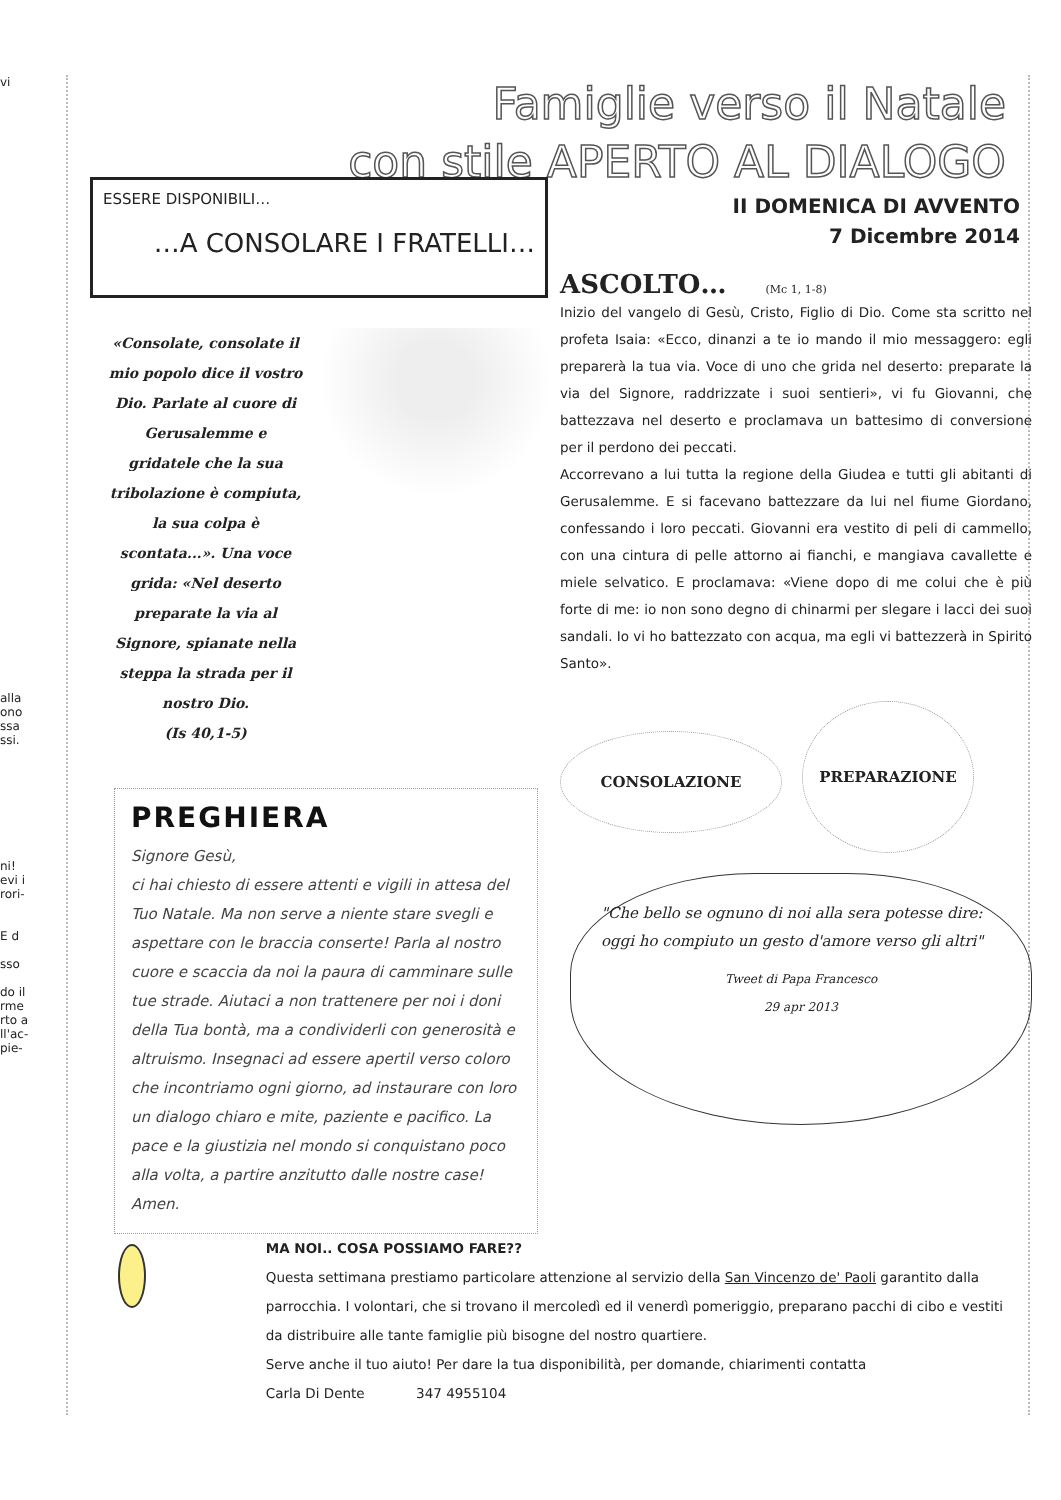vi
alla ono ssa ssi.
ni!
evi i rori-
E d
sso
do il rme rto a ll'ac- pie-
Famiglie verso il Natale
con stile APERTO AL DIALOGO
ESSERE DISPONIBILI…
…A CONSOLARE I FRATELLI…
«Consolate, consolate il mio popolo dice il vostro Dio. Parlate al cuore di Gerusalemme e gridatele che la sua tribolazione è compiuta, la sua colpa è scontata...». Una voce grida: «Nel deserto preparate la via al Signore, spianate nella steppa la strada per il nostro Dio.
(Is 40,1-5)
PREGHIERA
Signore Gesù,
ci hai chiesto di essere attenti e vigili in attesa del Tuo Natale. Ma non serve a niente stare svegli e aspettare con le braccia conserte! Parla al nostro cuore e scaccia da noi la paura di camminare sulle tue strade. Aiutaci a non trattenere per noi i doni della Tua bontà, ma a condividerli con generosità e altruismo. Insegnaci ad essere apertil verso coloro che incontriamo ogni giorno, ad instaurare con loro un dialogo chiaro e mite, paziente e pacifico. La pace e la giustizia nel mondo si conquistano poco alla volta, a partire anzitutto dalle nostre case! Amen.
II DOMENICA DI AVVENTO
7 Dicembre 2014
ASCOLTO… (Mc 1, 1-8)
Inizio del vangelo di Gesù, Cristo, Figlio di Dio. Come sta scritto nel profeta Isaia: «Ecco, dinanzi a te io mando il mio messaggero: egli preparerà la tua via. Voce di uno che grida nel deserto: preparate la via del Signore, raddrizzate i suoi sentieri», vi fu Giovanni, che battezzava nel deserto e proclamava un battesimo di conversione per il perdono dei peccati.
Accorrevano a lui tutta la regione della Giudea e tutti gli abitanti di Gerusalemme. E si facevano battezzare da lui nel fiume Giordano, confessando i loro peccati. Giovanni era vestito di peli di cammello, con una cintura di pelle attorno ai fianchi, e mangiava cavallette e miele selvatico. E proclamava: «Viene dopo di me colui che è più forte di me: io non sono degno di chinarmi per slegare i lacci dei suoi sandali. Io vi ho battezzato con acqua, ma egli vi battezzerà in Spirito Santo».
CONSOLAZIONE PREPARAZIONE
"Che bello se ognuno di noi alla sera potesse dire: oggi ho compiuto un gesto d'amore verso gli altri"
Tweet di Papa Francesco
29 apr 2013
MA NOI.. COSA POSSIAMO FARE??
Questa settimana prestiamo particolare attenzione al servizio della San Vincenzo de' Paoli garantito dalla parrocchia. I volontari, che si trovano il mercoledì ed il venerdì pomeriggio, preparano pacchi di cibo e vestiti da distribuire alle tante famiglie più bisogne del nostro quartiere.
Serve anche il tuo aiuto! Per dare la tua disponibilità, per domande, chiarimenti contatta
Carla Di Dente 347 4955104